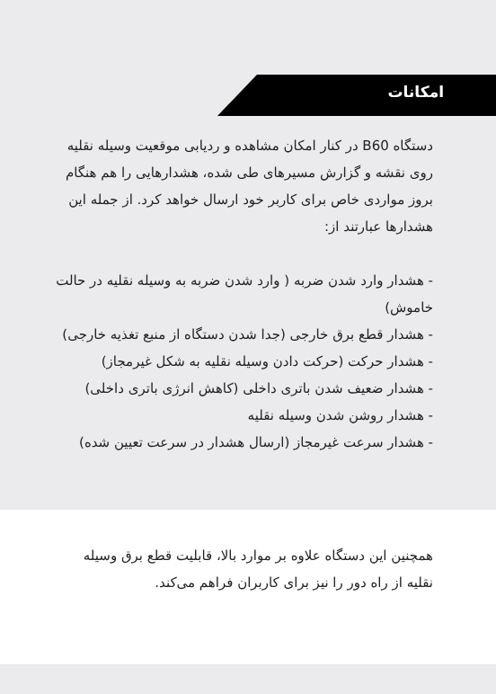امکانات
دستگاه B60 در کنار امکان مشاهده و ردیابی موقعیت وسیله نقلیه روی نقشه و گزارش مسیرهای طی شده، هشدارهایی را هم هنگام بروز مواردی خاص برای کاربر خود ارسال خواهد کرد. از جمله این هشدارها عبارتند از:
- هشدار وارد شدن ضربه ( وارد شدن ضربه به وسیله نقلیه در حالت خاموش)
- هشدار قطع برق خارجی (جدا شدن دستگاه از منبع تغذیه خارجی)
- هشدار حرکت (حرکت دادن وسیله نقلیه به شکل غیرمجاز)
- هشدار ضعیف شدن باتری داخلی (کاهش انرژی باتری داخلی)
- هشدار روشن شدن وسیله نقلیه
- هشدار سرعت غیرمجاز (ارسال هشدار در سرعت تعیین شده)
همچنین این دستگاه علاوه بر موارد بالا، قابلیت قطع برق وسیله نقلیه از راه دور را نیز برای کاربران فراهم می‌کند.